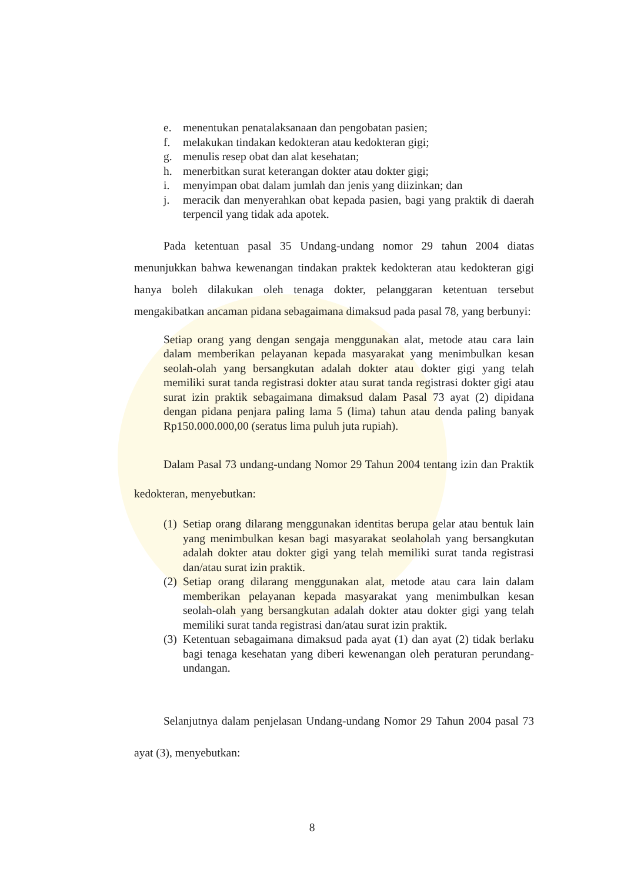e. menentukan penatalaksanaan dan pengobatan pasien;
f. melakukan tindakan kedokteran atau kedokteran gigi;
g. menulis resep obat dan alat kesehatan;
h. menerbitkan surat keterangan dokter atau dokter gigi;
i. menyimpan obat dalam jumlah dan jenis yang diizinkan; dan
j. meracik dan menyerahkan obat kepada pasien, bagi yang praktik di daerah terpencil yang tidak ada apotek.
Pada ketentuan pasal 35 Undang-undang nomor 29 tahun 2004 diatas menunjukkan bahwa kewenangan tindakan praktek kedokteran atau kedokteran gigi hanya boleh dilakukan oleh tenaga dokter, pelanggaran ketentuan tersebut mengakibatkan ancaman pidana sebagaimana dimaksud pada pasal 78, yang berbunyi:
Setiap orang yang dengan sengaja menggunakan alat, metode atau cara lain dalam memberikan pelayanan kepada masyarakat yang menimbulkan kesan seolah-olah yang bersangkutan adalah dokter atau dokter gigi yang telah memiliki surat tanda registrasi dokter atau surat tanda registrasi dokter gigi atau surat izin praktik sebagaimana dimaksud dalam Pasal 73 ayat (2) dipidana dengan pidana penjara paling lama 5 (lima) tahun atau denda paling banyak Rp150.000.000,00 (seratus lima puluh juta rupiah).
Dalam Pasal 73 undang-undang Nomor 29 Tahun 2004 tentang izin dan Praktik kedokteran, menyebutkan:
(1) Setiap orang dilarang menggunakan identitas berupa gelar atau bentuk lain yang menimbulkan kesan bagi masyarakat seolaholah yang bersangkutan adalah dokter atau dokter gigi yang telah memiliki surat tanda registrasi dan/atau surat izin praktik.
(2) Setiap orang dilarang menggunakan alat, metode atau cara lain dalam memberikan pelayanan kepada masyarakat yang menimbulkan kesan seolah-olah yang bersangkutan adalah dokter atau dokter gigi yang telah memiliki surat tanda registrasi dan/atau surat izin praktik.
(3) Ketentuan sebagaimana dimaksud pada ayat (1) dan ayat (2) tidak berlaku bagi tenaga kesehatan yang diberi kewenangan oleh peraturan perundang-undangan.
Selanjutnya dalam penjelasan Undang-undang Nomor 29 Tahun 2004 pasal 73 ayat (3), menyebutkan:
8